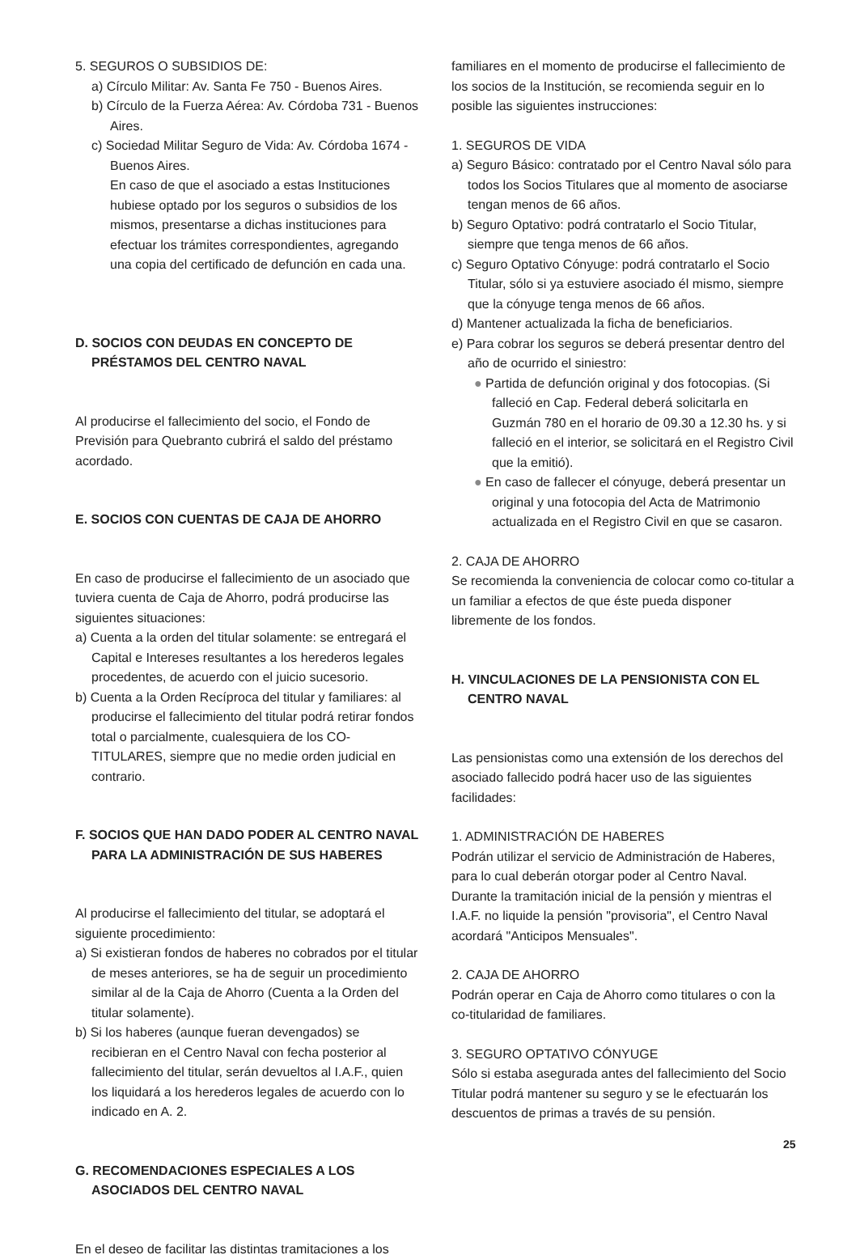5. SEGUROS O SUBSIDIOS DE:
a) Círculo Militar: Av. Santa Fe 750 - Buenos Aires.
b) Círculo de la Fuerza Aérea: Av. Córdoba 731 - Buenos Aires.
c) Sociedad Militar Seguro de Vida: Av. Córdoba 1674 - Buenos Aires.
En caso de que el asociado a estas Instituciones hubiese optado por los seguros o subsidios de los mismos, presentarse a dichas instituciones para efectuar los trámites correspondientes, agregando una copia del certificado de defunción en cada una.
D. SOCIOS CON DEUDAS EN CONCEPTO DE PRÉSTAMOS DEL CENTRO NAVAL
Al producirse el fallecimiento del socio, el Fondo de Previsión para Quebranto cubrirá el saldo del préstamo acordado.
E. SOCIOS CON CUENTAS DE CAJA DE AHORRO
En caso de producirse el fallecimiento de un asociado que tuviera cuenta de Caja de Ahorro, podrá producirse las siguientes situaciones:
a) Cuenta a la orden del titular solamente: se entregará el Capital e Intereses resultantes a los herederos legales procedentes, de acuerdo con el juicio sucesorio.
b) Cuenta a la Orden Recíproca del titular y familiares: al producirse el fallecimiento del titular podrá retirar fondos total o parcialmente, cualesquiera de los CO-TITULARES, siempre que no medie orden judicial en contrario.
F. SOCIOS QUE HAN DADO PODER AL CENTRO NAVAL PARA LA ADMINISTRACIÓN DE SUS HABERES
Al producirse el fallecimiento del titular, se adoptará el siguiente procedimiento:
a) Si existieran fondos de haberes no cobrados por el titular de meses anteriores, se ha de seguir un procedimiento similar al de la Caja de Ahorro (Cuenta a la Orden del titular solamente).
b) Si los haberes (aunque fueran devengados) se recibieran en el Centro Naval con fecha posterior al fallecimiento del titular, serán devueltos al I.A.F., quien los liquidará a los herederos legales de acuerdo con lo indicado en A. 2.
G. RECOMENDACIONES ESPECIALES A LOS ASOCIADOS DEL CENTRO NAVAL
En el deseo de facilitar las distintas tramitaciones a los
familiares en el momento de producirse el fallecimiento de los socios de la Institución, se recomienda seguir en lo posible las siguientes instrucciones:
1. SEGUROS DE VIDA
a) Seguro Básico: contratado por el Centro Naval sólo para todos los Socios Titulares que al momento de asociarse tengan menos de 66 años.
b) Seguro Optativo: podrá contratarlo el Socio Titular, siempre que tenga menos de 66 años.
c) Seguro Optativo Cónyuge: podrá contratarlo el Socio Titular, sólo si ya estuviere asociado él mismo, siempre que la cónyuge tenga menos de 66 años.
d) Mantener actualizada la ficha de beneficiarios.
e) Para cobrar los seguros se deberá presentar dentro del año de ocurrido el siniestro:
● Partida de defunción original y dos fotocopias. (Si falleció en Cap. Federal deberá solicitarla en Guzmán 780 en el horario de 09.30 a 12.30 hs. y si falleció en el interior, se solicitará en el Registro Civil que la emitió).
● En caso de fallecer el cónyuge, deberá presentar un original y una fotocopia del Acta de Matrimonio actualizada en el Registro Civil en que se casaron.
2. CAJA DE AHORRO
Se recomienda la conveniencia de colocar como co-titular a un familiar a efectos de que éste pueda disponer libremente de los fondos.
H. VINCULACIONES DE LA PENSIONISTA CON EL CENTRO NAVAL
Las pensionistas como una extensión de los derechos del asociado fallecido podrá hacer uso de las siguientes facilidades:
1. ADMINISTRACIÓN DE HABERES
Podrán utilizar el servicio de Administración de Haberes, para lo cual deberán otorgar poder al Centro Naval. Durante la tramitación inicial de la pensión y mientras el I.A.F. no liquide la pensión "provisoria", el Centro Naval acordará "Anticipos Mensuales".
2. CAJA DE AHORRO
Podrán operar en Caja de Ahorro como titulares o con la co-titularidad de familiares.
3. SEGURO OPTATIVO CÓNYUGE
Sólo si estaba asegurada antes del fallecimiento del Socio Titular podrá mantener su seguro y se le efectuarán los descuentos de primas a través de su pensión.
25